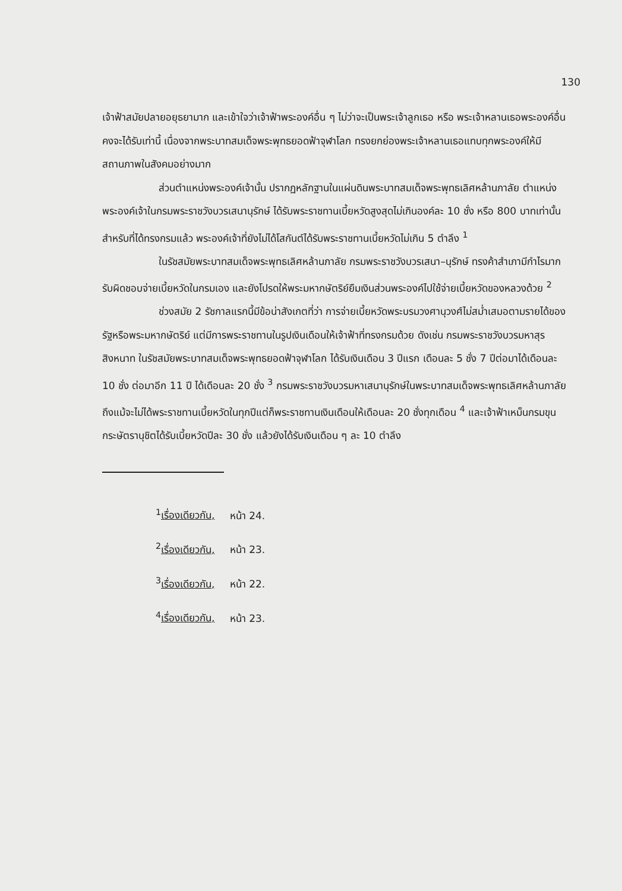130
เจ้าฟ้าสมัยปลายอยุธยามาก และเข้าใจว่าเจ้าฟ้าพระองค์อื่น ๆ ไม่ว่าจะเป็นพระเจ้าลูกเธอ หรือ พระเจ้าหลานเธอพระองค์อื่นคงจะได้รับเท่านี้ เนื่องจากพระบาทสมเด็จพระพุทธยอดฟ้าจุฬาโลก ทรงยกย่องพระเจ้าหลานเธอแทบทุกพระองค์ให้มีสถานภาพในสังคมอย่างมาก
ส่วนตำแหน่งพระองค์เจ้านั้น ปรากฏหลักฐานในแผ่นดินพระบาทสมเด็จพระพุทธเลิศหล้านภาลัย ตำแหน่งพระองค์เจ้าในกรมพระราชวังบวรเสนานุรักษ์ ได้รับพระราชทานเบี้ยหวัดสูงสุดไม่เกินองค์ละ 10 ชั่ง หรือ 800 บาทเท่านั้น สำหรับที่ได้ทรงกรมแล้ว พระองค์เจ้าที่ยังไม่ได้โสกันต์ได้รับพระราชทานเบี้ยหวัดไม่เกิน 5 ตำลึง <sup>1</sup>
ในรัชสมัยพระบาทสมเด็จพระพุทธเลิศหล้านภาลัย กรมพระราชวังบวรเสนา–นุรักษ์ ทรงค้าสำเภามีกำไรมากรับผิดชอบจ่ายเบี้ยหวัดในกรมเอง และยังโปรดให้พระมหากษัตริย์ยืมเงินส่วนพระองค์ไปใช้จ่ายเบี้ยหวัดของหลวงด้วย <sup>2</sup>
ช่วงสมัย 2 รัชกาลแรกนี้มีข้อน่าสังเกตที่ว่า การจ่ายเบี้ยหวัดพระบรมวงศานุวงศ์ไม่สม่ำเสมอตามรายได้ของรัฐหรือพระมหากษัตริย์ แต่มีการพระราชทานในรูปเงินเดือนให้เจ้าฟ้าที่ทรงกรมด้วย ดังเช่น กรมพระราชวังบวรมหาสุรสิงหนาท ในรัชสมัยพระบาทสมเด็จพระพุทธยอดฟ้าจุฬาโลก ได้รับเงินเดือน 3 ปีแรก เดือนละ 5 ชั่ง 7 ปีต่อมาได้เดือนละ 10 ชั่ง ต่อมาอีก 11 ปี ได้เดือนละ 20 ชั่ง <sup>3</sup> กรมพระราชวังบวรมหาเสนานุรักษ์ในพระบาทสมเด็จพระพุทธเลิศหล้านภาลัย ถึงแม้จะไม่ได้พระราชทานเบี้ยหวัดในทุกปีแต่ก็พระราชทานเงินเดือนให้เดือนละ 20 ชั่งทุกเดือน <sup>4</sup> และเจ้าฟ้าเหม็นกรมขุนกระษัตรานุชิตได้รับเบี้ยหวัดปีละ 30 ชั่ง แล้วยังได้รับเงินเดือน ๆ ละ 10 ตำลึง
<sup>1</sup> เรื่องเดียวกัน, หน้า 24.
<sup>2</sup> เรื่องเดียวกัน, หน้า 23.
<sup>3</sup> เรื่องเดียวกัน, หน้า 22.
<sup>4</sup> เรื่องเดียวกัน, หน้า 23.